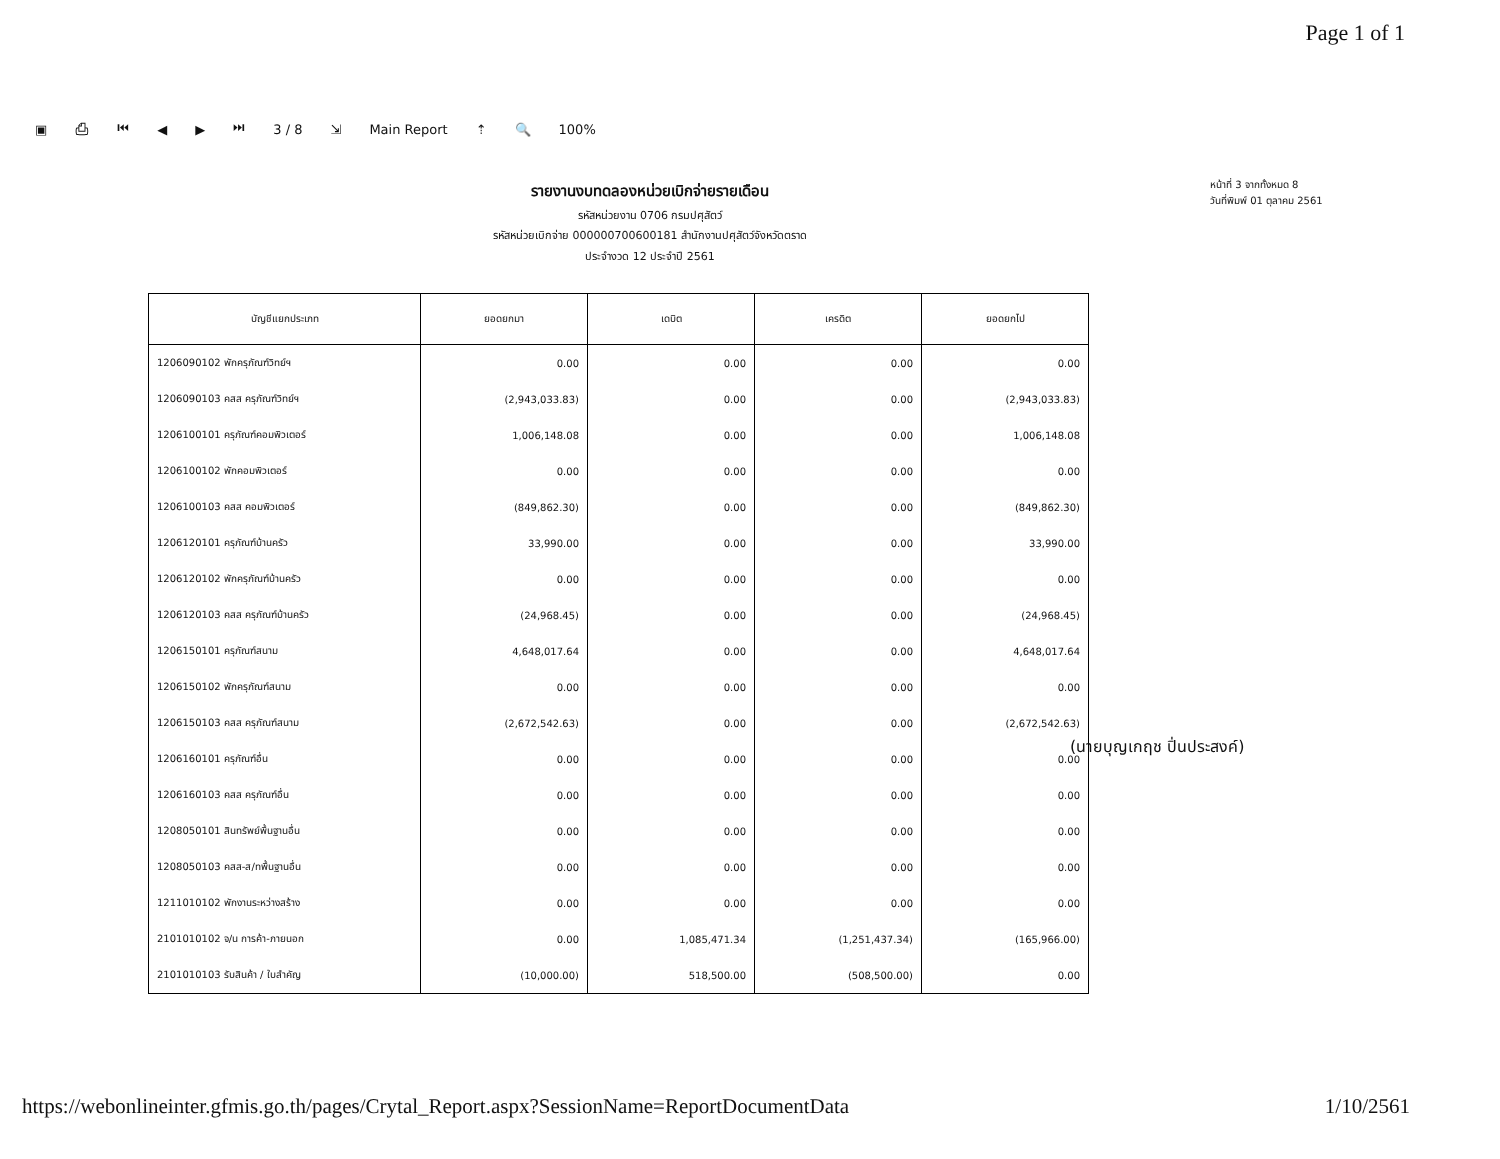Page 1 of 1
▣ ⎙ ⏮ ◀ ▶ ⏭ 3 / 8 ⇲ Main Report ⇡ 🔍 100%
รายงานงบทดลองหน่วยเบิกจ่ายรายเดือน
รหัสหน่วยงาน 0706 กรมปศุสัตว์
รหัสหน่วยเบิกจ่าย 000000700600181 สำนักงานปศุสัตว์จังหวัดตราด
ประจำงวด 12 ประจำปี 2561
หน้าที่ 3 จากทั้งหมด 8
วันที่พิมพ์ 01 ตุลาคม 2561
| บัญชีแยกประเภท | ยอดยกมา | เดบิต | เครดิต | ยอดยกไป |
| --- | --- | --- | --- | --- |
| 1206090102 พักครุภัณฑ์วิทย์ฯ | 0.00 | 0.00 | 0.00 | 0.00 |
| 1206090103 คสส ครุภัณฑ์วิทย์ฯ | (2,943,033.83) | 0.00 | 0.00 | (2,943,033.83) |
| 1206100101 ครุภัณฑ์คอมพิวเตอร์ | 1,006,148.08 | 0.00 | 0.00 | 1,006,148.08 |
| 1206100102 พักคอมพิวเตอร์ | 0.00 | 0.00 | 0.00 | 0.00 |
| 1206100103 คสส คอมพิวเตอร์ | (849,862.30) | 0.00 | 0.00 | (849,862.30) |
| 1206120101 ครุภัณฑ์บ้านครัว | 33,990.00 | 0.00 | 0.00 | 33,990.00 |
| 1206120102 พักครุภัณฑ์บ้านครัว | 0.00 | 0.00 | 0.00 | 0.00 |
| 1206120103 คสส ครุภัณฑ์บ้านครัว | (24,968.45) | 0.00 | 0.00 | (24,968.45) |
| 1206150101 ครุภัณฑ์สนาม | 4,648,017.64 | 0.00 | 0.00 | 4,648,017.64 |
| 1206150102 พักครุภัณฑ์สนาม | 0.00 | 0.00 | 0.00 | 0.00 |
| 1206150103 คสส ครุภัณฑ์สนาม | (2,672,542.63) | 0.00 | 0.00 | (2,672,542.63) |
| 1206160101 ครุภัณฑ์อื่น | 0.00 | 0.00 | 0.00 | 0.00 |
| 1206160103 คสส ครุภัณฑ์อื่น | 0.00 | 0.00 | 0.00 | 0.00 |
| 1208050101 สินทรัพย์พื้นฐานอื่น | 0.00 | 0.00 | 0.00 | 0.00 |
| 1208050103 คสส-ส/ทพื้นฐานอื่น | 0.00 | 0.00 | 0.00 | 0.00 |
| 1211010102 พักงานระหว่างสร้าง | 0.00 | 0.00 | 0.00 | 0.00 |
| 2101010102 จ/น การค้า-ภายนอก | 0.00 | 1,085,471.34 | (1,251,437.34) | (165,966.00) |
| 2101010103 รับสินค้า / ใบสำคัญ | (10,000.00) | 518,500.00 | (508,500.00) | 0.00 |
(นายบุญเกฤช ปิ่นประสงค์)
https://webonlineinter.gfmis.go.th/pages/Crytal_Report.aspx?SessionName=ReportDocumentData 1/10/2561